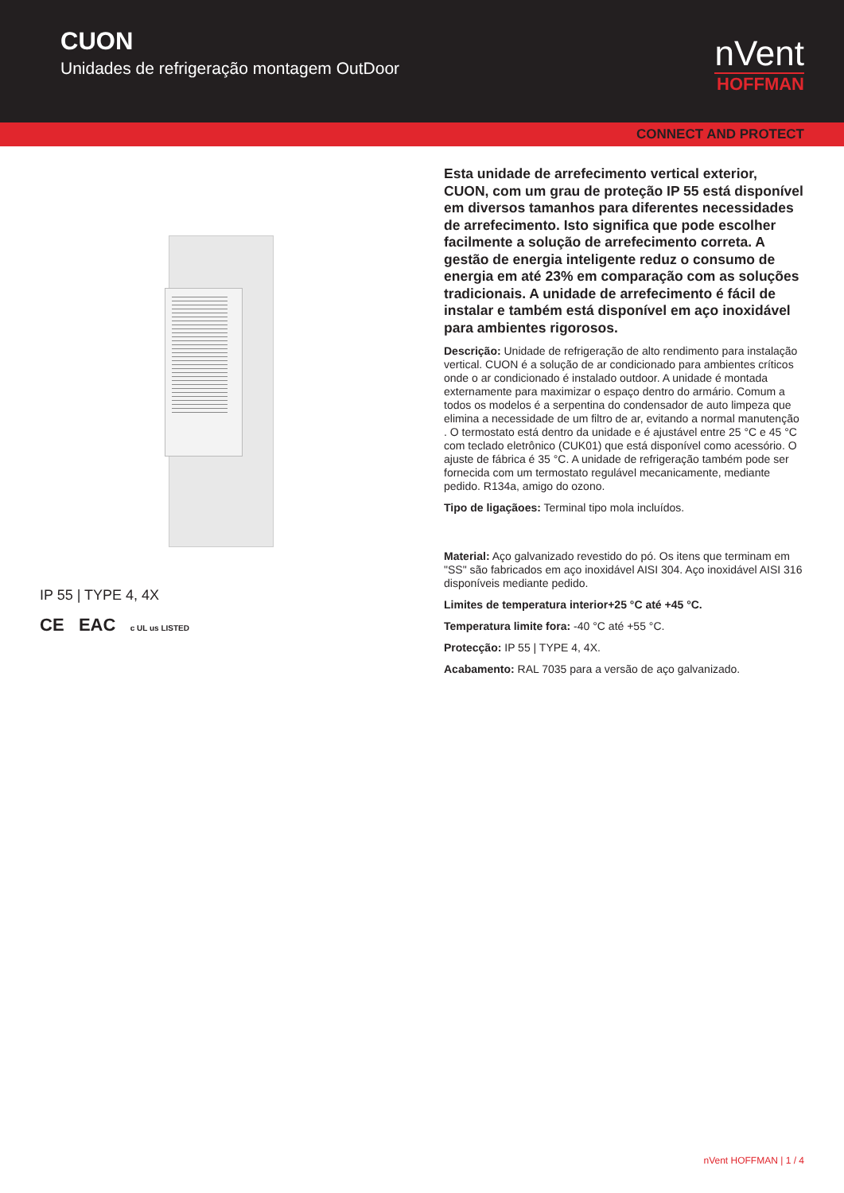CUON
Unidades de refrigeração montagem OutDoor
nVent
HOFFMAN
CONNECT AND PROTECT
IP 55 | TYPE 4, 4X
CE EAC c UL us LISTED
Esta unidade de arrefecimento vertical exterior, CUON, com um grau de proteção IP 55 está disponível em diversos tamanhos para diferentes necessidades de arrefecimento. Isto significa que pode escolher facilmente a solução de arrefecimento correta. A gestão de energia inteligente reduz o consumo de energia em até 23% em comparação com as soluções tradicionais. A unidade de arrefecimento é fácil de instalar e também está disponível em aço inoxidável para ambientes rigorosos.
Descrição: Unidade de refrigeração de alto rendimento para instalação vertical. CUON é a solução de ar condicionado para ambientes críticos onde o ar condicionado é instalado outdoor. A unidade é montada externamente para maximizar o espaço dentro do armário. Comum a todos os modelos é a serpentina do condensador de auto limpeza que elimina a necessidade de um filtro de ar, evitando a normal manutenção . O termostato está dentro da unidade e é ajustável entre 25 °C e 45 °C com teclado eletrônico (CUK01) que está disponível como acessório. O ajuste de fábrica é 35 °C. A unidade de refrigeração também pode ser fornecida com um termostato regulável mecanicamente, mediante pedido. R134a, amigo do ozono.
Tipo de ligaçãoes: Terminal tipo mola incluídos.
Material: Aço galvanizado revestido do pó. Os itens que terminam em "SS" são fabricados em aço inoxidável AISI 304. Aço inoxidável AISI 316 disponíveis mediante pedido.
Limites de temperatura interior+25 °C até +45 °C.
Temperatura limite fora: -40 °C até +55 °C.
Protecção: IP 55 | TYPE 4, 4X.
Acabamento: RAL 7035 para a versão de aço galvanizado.
nVent HOFFMAN | 1 / 4